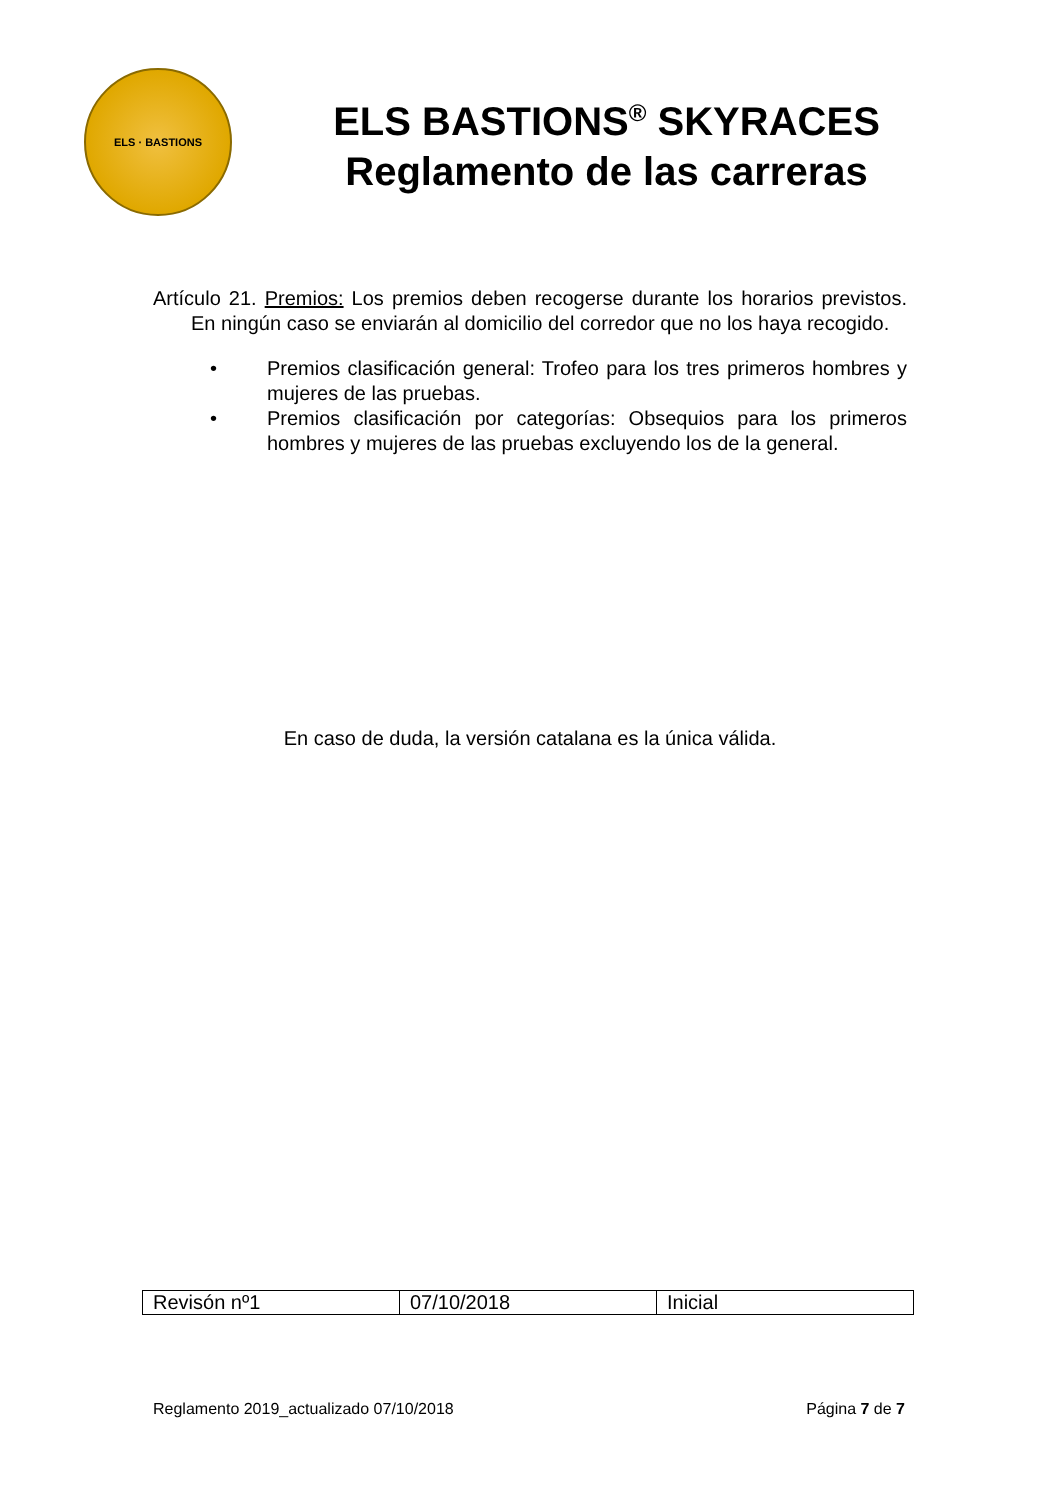ELS · BASTIONS
ELS BASTIONS<sup>®</sup> SKYRACES
Reglamento de las carreras
Artículo 21. Premios: Los premios deben recogerse durante los horarios previstos. En ningún caso se enviarán al domicilio del corredor que no los haya recogido.
• Premios clasificación general: Trofeo para los tres primeros hombres y mujeres de las pruebas.
• Premios clasificación por categorías: Obsequios para los primeros hombres y mujeres de las pruebas excluyendo los de la general.
En caso de duda, la versión catalana es la única válida.
| Revisón nº1 | 07/10/2018 | Inicial |
Reglamento 2019_actualizado 07/10/2018 Página 7 de 7